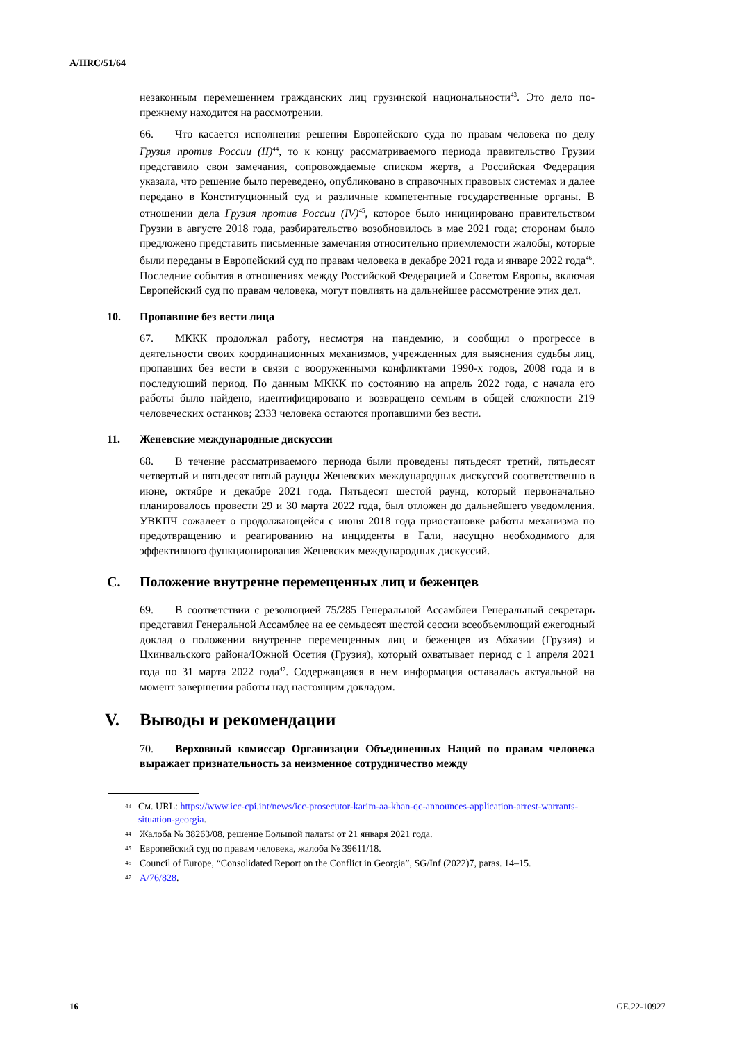A/HRC/51/64
незаконным перемещением гражданских лиц грузинской национальности<sup>43</sup>. Это дело по-прежнему находится на рассмотрении.
66. Что касается исполнения решения Европейского суда по правам человека по делу Грузия против России (II)<sup>44</sup>, то к концу рассматриваемого периода правительство Грузии представило свои замечания, сопровождаемые списком жертв, а Российская Федерация указала, что решение было переведено, опубликовано в справочных правовых системах и далее передано в Конституционный суд и различные компетентные государственные органы. В отношении дела Грузия против России (IV)<sup>45</sup>, которое было инициировано правительством Грузии в августе 2018 года, разбирательство возобновилось в мае 2021 года; сторонам было предложено представить письменные замечания относительно приемлемости жалобы, которые были переданы в Европейский суд по правам человека в декабре 2021 года и январе 2022 года<sup>46</sup>. Последние события в отношениях между Российской Федерацией и Советом Европы, включая Европейский суд по правам человека, могут повлиять на дальнейшее рассмотрение этих дел.
10. Пропавшие без вести лица
67. МККК продолжал работу, несмотря на пандемию, и сообщил о прогрессе в деятельности своих координационных механизмов, учрежденных для выяснения судьбы лиц, пропавших без вести в связи с вооруженными конфликтами 1990-х годов, 2008 года и в последующий период. По данным МККК по состоянию на апрель 2022 года, с начала его работы было найдено, идентифицировано и возвращено семьям в общей сложности 219 человеческих останков; 2333 человека остаются пропавшими без вести.
11. Женевские международные дискуссии
68. В течение рассматриваемого периода были проведены пятьдесят третий, пятьдесят четвертый и пятьдесят пятый раунды Женевских международных дискуссий соответственно в июне, октябре и декабре 2021 года. Пятьдесят шестой раунд, который первоначально планировалось провести 29 и 30 марта 2022 года, был отложен до дальнейшего уведомления. УВКПЧ сожалеет о продолжающейся с июня 2018 года приостановке работы механизма по предотвращению и реагированию на инциденты в Гали, насущно необходимого для эффективного функционирования Женевских международных дискуссий.
C. Положение внутренне перемещенных лиц и беженцев
69. В соответствии с резолюцией 75/285 Генеральной Ассамблеи Генеральный секретарь представил Генеральной Ассамблее на ее семьдесят шестой сессии всеобъемлющий ежегодный доклад о положении внутренне перемещенных лиц и беженцев из Абхазии (Грузия) и Цхинвальского района/Южной Осетия (Грузия), который охватывает период с 1 апреля 2021 года по 31 марта 2022 года<sup>47</sup>. Содержащаяся в нем информация оставалась актуальной на момент завершения работы над настоящим докладом.
V. Выводы и рекомендации
70. Верховный комиссар Организации Объединенных Наций по правам человека выражает признательность за неизменное сотрудничество между
<sup>43</sup> См. URL: https://www.icc-cpi.int/news/icc-prosecutor-karim-aa-khan-qc-announces-application-arrest-warrants-situation-georgia.
<sup>44</sup> Жалоба № 38263/08, решение Большой палаты от 21 января 2021 года.
<sup>45</sup> Европейский суд по правам человека, жалоба № 39611/18.
<sup>46</sup> Council of Europe, “Consolidated Report on the Conflict in Georgia”, SG/Inf (2022)7, paras. 14–15.
<sup>47</sup> A/76/828.
16 GE.22-10927